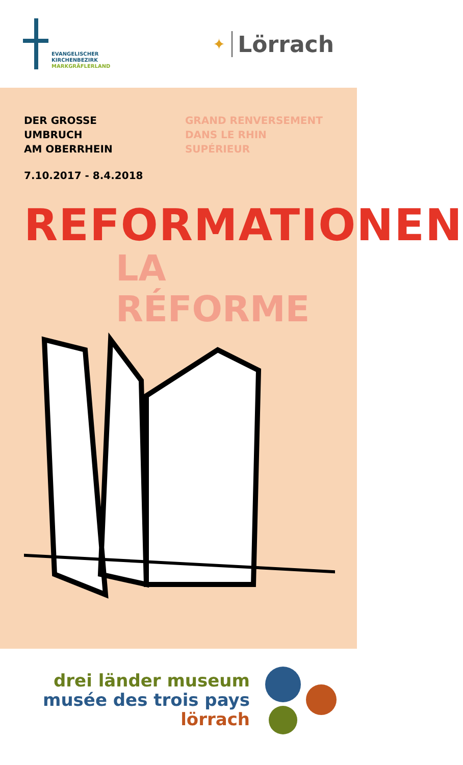EVANGELISCHER
KIRCHENBEZIRK
MARKGRÄFLERLAND
✦ Lörrach
DER GROSSE UMBRUCH
AM OBERRHEIN
GRAND RENVERSEMENT
DANS LE RHIN SUPÉRIEUR
7.10.2017 - 8.4.2018
REFORMATIONEN
LA RÉFORME
drei länder museum
musée des trois pays
lörrach